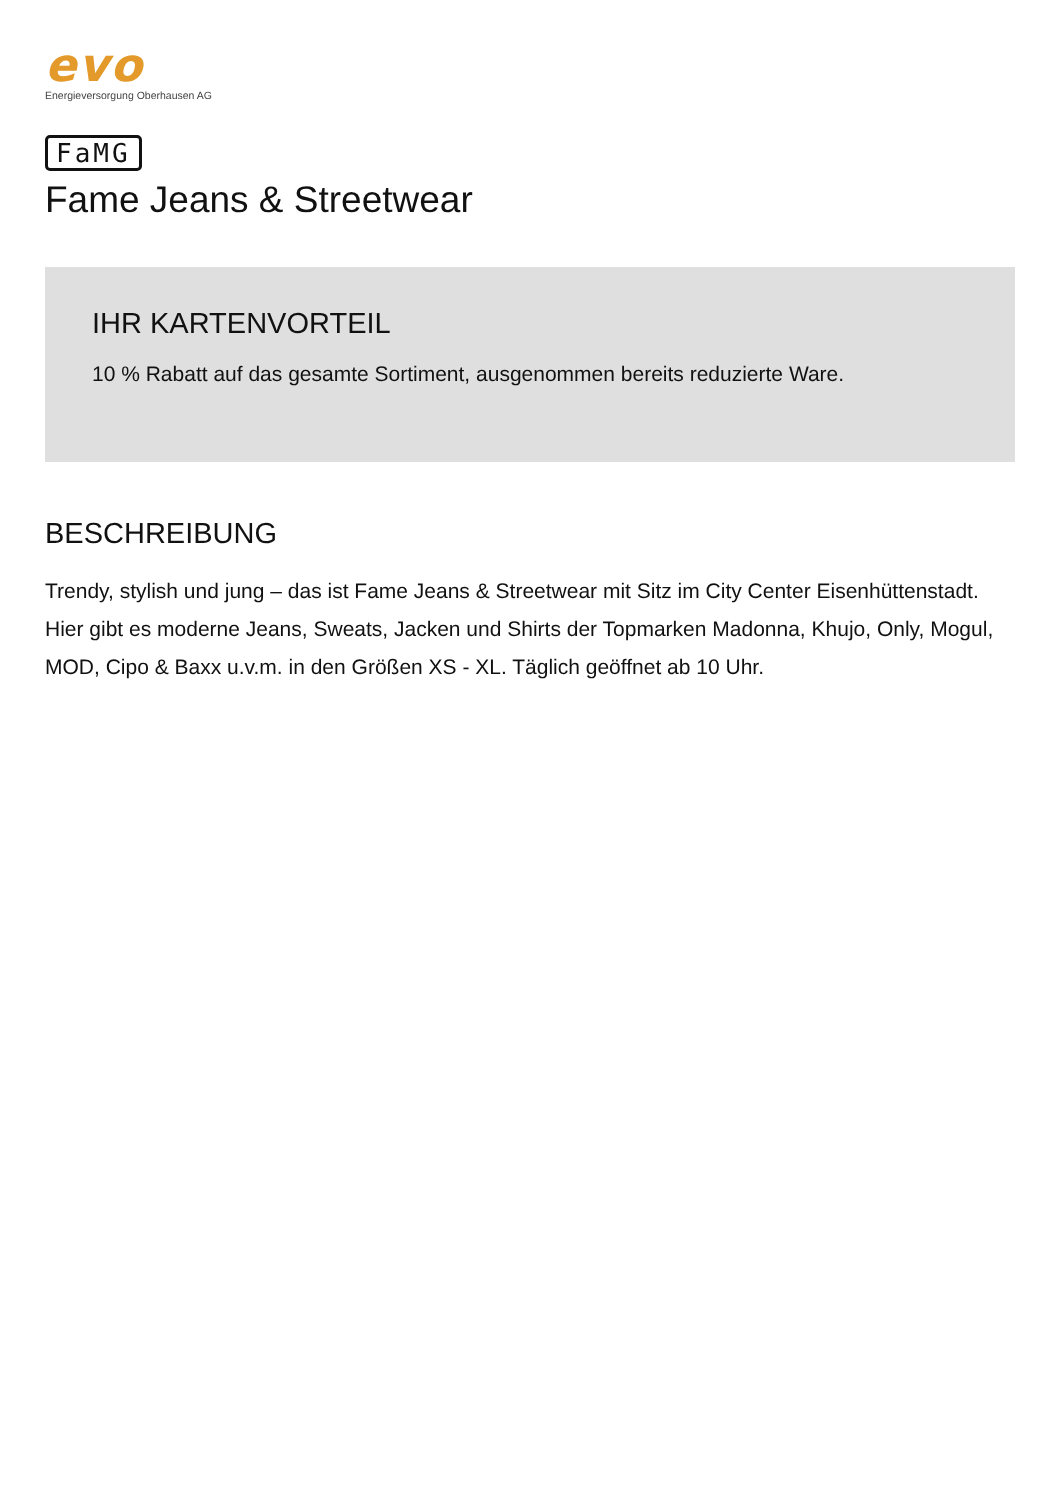evo
Energieversorgung Oberhausen AG
FaMG
Fame Jeans & Streetwear
IHR KARTENVORTEIL
10 % Rabatt auf das gesamte Sortiment, ausgenommen bereits reduzierte Ware.
BESCHREIBUNG
Trendy, stylish und jung – das ist Fame Jeans & Streetwear mit Sitz im City Center Eisenhüttenstadt. Hier gibt es moderne Jeans, Sweats, Jacken und Shirts der Topmarken Madonna, Khujo, Only, Mogul, MOD, Cipo & Baxx u.v.m. in den Größen XS - XL. Täglich geöffnet ab 10 Uhr.